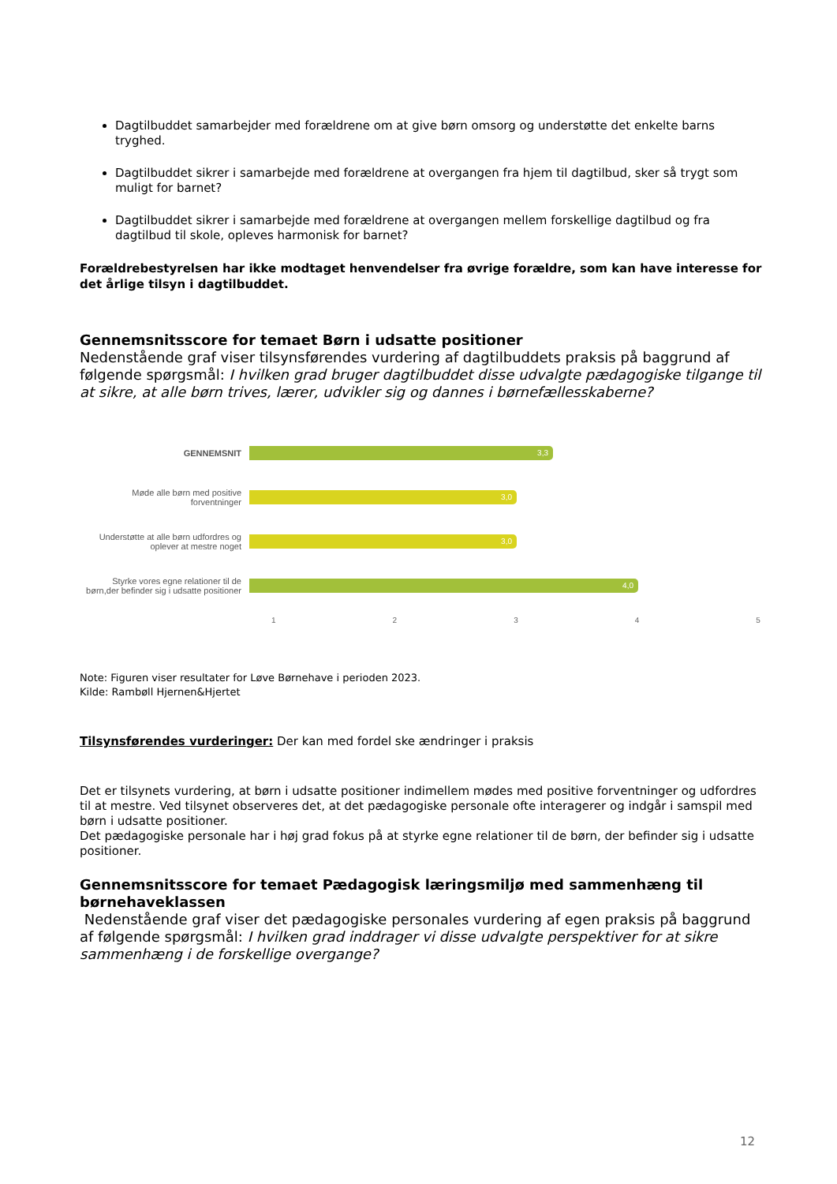Dagtilbuddet samarbejder med forældrene om at give børn omsorg og understøtte det enkelte barns tryghed.
Dagtilbuddet sikrer i samarbejde med forældrene at overgangen fra hjem til dagtilbud, sker så trygt som muligt for barnet?
Dagtilbuddet sikrer i samarbejde med forældrene at overgangen mellem forskellige dagtilbud og fra dagtilbud til skole, opleves harmonisk for barnet?
Forældrebestyrelsen har ikke modtaget henvendelser fra øvrige forældre, som kan have interesse for det årlige tilsyn i dagtilbuddet.
Gennemsnitsscore for temaet Børn i udsatte positioner
Nedenstående graf viser tilsynsførendes vurdering af dagtilbuddets praksis på baggrund af følgende spørgsmål: I hvilken grad bruger dagtilbuddet disse udvalgte pædagogiske tilgange til at sikre, at alle børn trives, lærer, udvikler sig og dannes i børnefællesskaberne?
GENNEMSNIT
3,3
Møde alle børn med positive forventninger
3,0
Understøtte at alle børn udfordres og oplever at mestre noget
3,0
Styrke vores egne relationer til de børn,der befinder sig i udsatte positioner
4,0
12345
Note: Figuren viser resultater for Løve Børnehave i perioden 2023.
Kilde: Rambøll Hjernen&Hjertet
Tilsynsførendes vurderinger: Der kan med fordel ske ændringer i praksis
Det er tilsynets vurdering, at børn i udsatte positioner indimellem mødes med positive forventninger og udfordres til at mestre. Ved tilsynet observeres det, at det pædagogiske personale ofte interagerer og indgår i samspil med børn i udsatte positioner.
Det pædagogiske personale har i høj grad fokus på at styrke egne relationer til de børn, der befinder sig i udsatte positioner.
Gennemsnitsscore for temaet Pædagogisk læringsmiljø med sammenhæng til børnehaveklassen
Nedenstående graf viser det pædagogiske personales vurdering af egen praksis på baggrund af følgende spørgsmål: I hvilken grad inddrager vi disse udvalgte perspektiver for at sikre sammenhæng i de forskellige overgange?
12